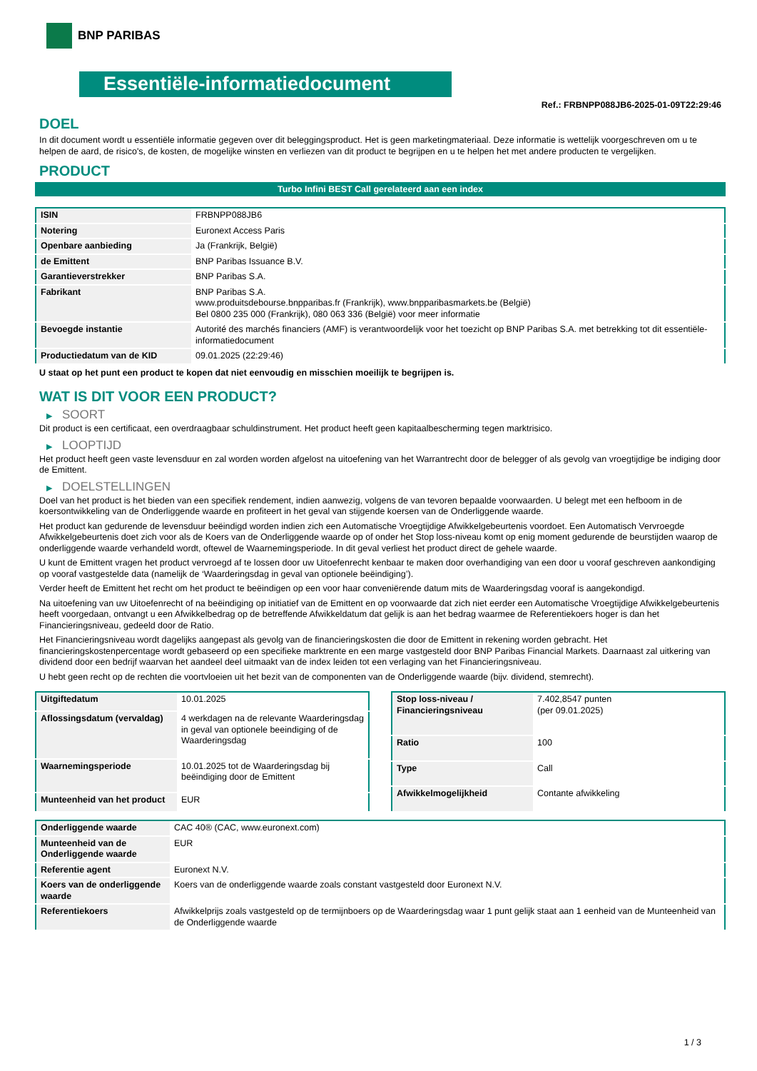BNP PARIBAS
Essentiële-informatiedocument
Ref.: FRBNPP088JB6-2025-01-09T22:29:46
DOEL
In dit document wordt u essentiële informatie gegeven over dit beleggingsproduct. Het is geen marketingmateriaal. Deze informatie is wettelijk voorgeschreven om u te helpen de aard, de risico's, de kosten, de mogelijke winsten en verliezen van dit product te begrijpen en u te helpen het met andere producten te vergelijken.
PRODUCT
Turbo Infini BEST Call gerelateerd aan een index
| ISIN | FRBNPP088JB6 |
| Notering | Euronext Access Paris |
| Openbare aanbieding | Ja (Frankrijk, België) |
| de Emittent | BNP Paribas Issuance B.V. |
| Garantieverstrekker | BNP Paribas S.A. |
| Fabrikant | BNP Paribas S.A. www.produitsdebourse.bnpparibas.fr (Frankrijk), www.bnpparibasmarkets.be (België) Bel 0800 235 000 (Frankrijk), 080 063 336 (België) voor meer informatie |
| Bevoegde instantie | Autorité des marchés financiers (AMF) is verantwoordelijk voor het toezicht op BNP Paribas S.A. met betrekking tot dit essentiële-informatiedocument |
| Productiedatum van de KID | 09.01.2025 (22:29:46) |
U staat op het punt een product te kopen dat niet eenvoudig en misschien moeilijk te begrijpen is.
WAT IS DIT VOOR EEN PRODUCT?
▶ SOORT
Dit product is een certificaat, een overdraagbaar schuldinstrument. Het product heeft geen kapitaalbescherming tegen marktrisico.
▶ LOOPTIJD
Het product heeft geen vaste levensduur en zal worden worden afgelost na uitoefening van het Warrantrecht door de belegger of als gevolg van vroegtijdige be indiging door de Emittent.
▶ DOELSTELLINGEN
Doel van het product is het bieden van een specifiek rendement, indien aanwezig, volgens de van tevoren bepaalde voorwaarden. U belegt met een hefboom in de koersontwikkeling van de Onderliggende waarde en profiteert in het geval van stijgende koersen van de Onderliggende waarde.
Het product kan gedurende de levensduur beëindigd worden indien zich een Automatische Vroegtijdige Afwikkelgebeurtenis voordoet. Een Automatisch Vervroegde Afwikkelgebeurtenis doet zich voor als de Koers van de Onderliggende waarde op of onder het Stop loss-niveau komt op enig moment gedurende de beurstijden waarop de onderliggende waarde verhandeld wordt, oftewel de Waarnemingsperiode. In dit geval verliest het product direct de gehele waarde.
U kunt de Emittent vragen het product vervroegd af te lossen door uw Uitoefenrecht kenbaar te maken door overhandiging van een door u vooraf geschreven aankondiging op vooraf vastgestelde data (namelijk de ‘Waarderingsdag in geval van optionele beëindiging’).
Verder heeft de Emittent het recht om het product te beëindigen op een voor haar conveniërende datum mits de Waarderingsdag vooraf is aangekondigd.
Na uitoefening van uw Uitoefenrecht of na beëindiging op initiatief van de Emittent en op voorwaarde dat zich niet eerder een Automatische Vroegtijdige Afwikkelgebeurtenis heeft voorgedaan, ontvangt u een Afwikkelbedrag op de betreffende Afwikkeldatum dat gelijk is aan het bedrag waarmee de Referentiekoers hoger is dan het Financieringsniveau, gedeeld door de Ratio.
Het Financieringsniveau wordt dagelijks aangepast als gevolg van de financieringskosten die door de Emittent in rekening worden gebracht. Het financieringskostenpercentage wordt gebaseerd op een specifieke marktrente en een marge vastgesteld door BNP Paribas Financial Markets. Daarnaast zal uitkering van dividend door een bedrijf waarvan het aandeel deel uitmaakt van de index leiden tot een verlaging van het Financieringsniveau.
U hebt geen recht op de rechten die voortvloeien uit het bezit van de componenten van de Onderliggende waarde (bijv. dividend, stemrecht).
| Uitgiftedatum | 10.01.2025 |
| Aflossingsdatum (vervaldag) | 4 werkdagen na de relevante Waarderingsdag in geval van optionele beeindiging of de Waarderingsdag |
| Waarnemingsperiode | 10.01.2025 tot de Waarderingsdag bij beëindiging door de Emittent |
| Munteenheid van het product | EUR |
| Stop loss-niveau / Financieringsniveau | 7.402,8547 punten (per 09.01.2025) |
| Ratio | 100 |
| Type | Call |
| Afwikkelmogelijkheid | Contante afwikkeling |
| Onderliggende waarde | CAC 40® (CAC, www.euronext.com) |
| Munteenheid van de Onderliggende waarde | EUR |
| Referentie agent | Euronext N.V. |
| Koers van de onderliggende waarde | Koers van de onderliggende waarde zoals constant vastgesteld door Euronext N.V. |
| Referentiekoers | Afwikkelprijs zoals vastgesteld op de termijnboers op de Waarderingsdag waar 1 punt gelijk staat aan 1 eenheid van de Munteenheid van de Onderliggende waarde |
1 / 3